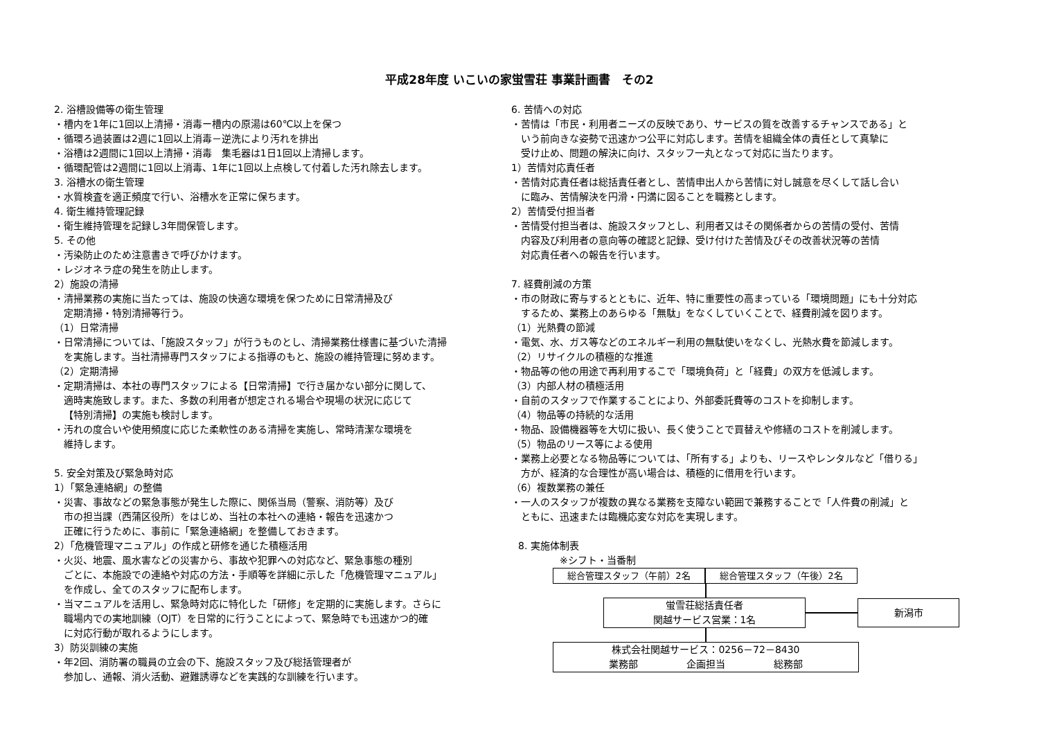平成28年度 いこいの家蛍雪荘 事業計画書　その2
2. 浴槽設備等の衛生管理
・槽内を1年に1回以上清掃・消毒ー槽内の原湯は60℃以上を保つ
・循環ろ過装置は2週に1回以上消毒－逆洗により汚れを排出
・浴槽は2週間に1回以上清掃・消毒　集毛器は1日1回以上清掃します。
・循環配管は2週間に1回以上消毒、1年に1回以上点検して付着した汚れ除去します。
3. 浴槽水の衛生管理
・水質検査を適正頻度で行い、浴槽水を正常に保ちます。
4. 衛生維持管理記録
・衛生維持管理を記録し3年間保管します。
5. その他
・汚染防止のため注意書きで呼びかけます。
・レジオネラ症の発生を防止します。
2）施設の清掃
・清掃業務の実施に当たっては、施設の快適な環境を保つために日常清掃及び
定期清掃・特別清掃等行う。
（1）日常清掃
・日常清掃については、「施設スタッフ」が行うものとし、清掃業務仕様書に基づいた清掃
を実施します。当社清掃専門スタッフによる指導のもと、施設の維持管理に努めます。
（2）定期清掃
・定期清掃は、本社の専門スタッフによる【日常清掃】で行き届かない部分に関して、
適時実施致します。また、多数の利用者が想定される場合や現場の状況に応じて
【特別清掃】の実施も検討します。
・汚れの度合いや使用頻度に応じた柔軟性のある清掃を実施し、常時清潔な環境を
維持します。
5. 安全対策及び緊急時対応
1）「緊急連絡網」の整備
・災害、事故などの緊急事態が発生した際に、関係当局（警察、消防等）及び
市の担当課（西蒲区役所）をはじめ、当社の本社への連絡・報告を迅速かつ
正確に行うために、事前に「緊急連絡網」を整備しておきます。
2）「危機管理マニュアル」の作成と研修を通じた積極活用
・火災、地震、風水害などの災害から、事故や犯罪への対応など、緊急事態の種別
ごとに、本施設での連絡や対応の方法・手順等を詳細に示した「危機管理マニュアル」
を作成し、全てのスタッフに配布します。
・当マニュアルを活用し、緊急時対応に特化した「研修」を定期的に実施します。さらに
職場内での実地訓練（OJT）を日常的に行うことによって、緊急時でも迅速かつ的確
に対応行動が取れるようにします。
3）防災訓練の実施
・年2回、消防署の職員の立会の下、施設スタッフ及び総括管理者が
参加し、通報、消火活動、避難誘導などを実践的な訓練を行います。
6. 苦情への対応
・苦情は「市民・利用者ニーズの反映であり、サービスの質を改善するチャンスである」と
いう前向きな姿勢で迅速かつ公平に対応します。苦情を組織全体の責任として真摯に
受け止め、問題の解決に向け、スタッフ一丸となって対応に当たります。
1）苦情対応責任者
・苦情対応責任者は総括責任者とし、苦情申出人から苦情に対し誠意を尽くして話し合い
に臨み、苦情解決を円滑・円満に図ることを職務とします。
2）苦情受付担当者
・苦情受付担当者は、施設スタッフとし、利用者又はその関係者からの苦情の受付、苦情
内容及び利用者の意向等の確認と記録、受け付けた苦情及びその改善状況等の苦情
対応責任者への報告を行います。
7. 経費削減の方策
・市の財政に寄与するとともに、近年、特に重要性の高まっている「環境問題」にも十分対応
するため、業務上のあらゆる「無駄」をなくしていくことで、経費削減を図ります。
（1）光熱費の節減
・電気、水、ガス等などのエネルギー利用の無駄使いをなくし、光熱水費を節減します。
（2）リサイクルの積極的な推進
・物品等の他の用途で再利用するこで「環境負荷」と「経費」の双方を低減します。
（3）内部人材の積極活用
・自前のスタッフで作業することにより、外部委託費等のコストを抑制します。
（4）物品等の持続的な活用
・物品、設備機器等を大切に扱い、長く使うことで買替えや修繕のコストを削減します。
（5）物品のリース等による使用
・業務上必要となる物品等については、「所有する」よりも、リースやレンタルなど「借りる」
方が、経済的な合理性が高い場合は、積極的に借用を行います。
（6）複数業務の兼任
・一人のスタッフが複数の異なる業務を支障ない範囲で兼務することで「人件費の削減」と
ともに、迅速または臨機応変な対応を実現します。
8. 実施体制表
※シフト・当番制
総合管理スタッフ（午前）2名 総合管理スタッフ（午後）2名
蛍雪荘総括責任者
関越サービス営業：1名
新潟市
株式会社関越サービス：0256－72－8430
業務部　　　　　企画担当　　　　　総務部